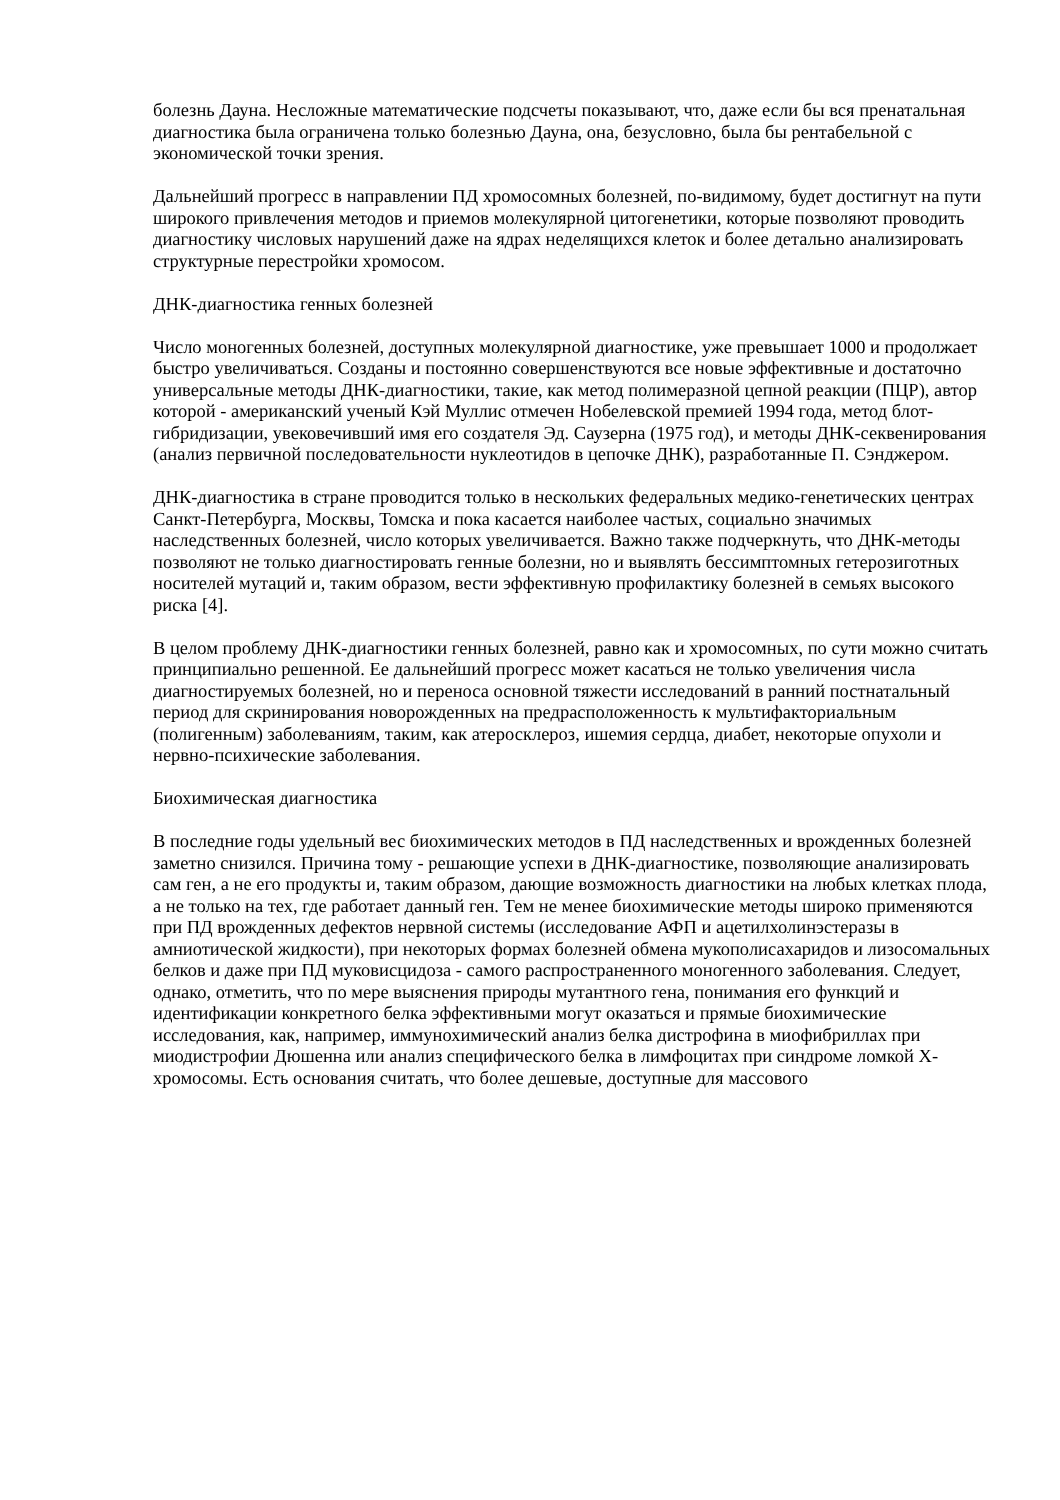болезнь Дауна. Несложные математические подсчеты показывают, что, даже если бы вся пренатальная диагностика была ограничена только болезнью Дауна, она, безусловно, была бы рентабельной с экономической точки зрения.
Дальнейший прогресс в направлении ПД хромосомных болезней, по-видимому, будет достигнут на пути широкого привлечения методов и приемов молекулярной цитогенетики, которые позволяют проводить диагностику числовых нарушений даже на ядрах неделящихся клеток и более детально анализировать структурные перестройки хромосом.
ДНК-диагностика генных болезней
Число моногенных болезней, доступных молекулярной диагностике, уже превышает 1000 и продолжает быстро увеличиваться. Созданы и постоянно совершенствуются все новые эффективные и достаточно универсальные методы ДНК-диагностики, такие, как метод полимеразной цепной реакции (ПЦР), автор которой - американский ученый Кэй Муллис отмечен Нобелевской премией 1994 года, метод блот-гибридизации, увековечивший имя его создателя Эд. Саузерна (1975 год), и методы ДНК-секвенирования (анализ первичной последовательности нуклеотидов в цепочке ДНК), разработанные П. Сэнджером.
ДНК-диагностика в стране проводится только в нескольких федеральных медико-генетических центрах Санкт-Петербурга, Москвы, Томска и пока касается наиболее частых, социально значимых наследственных болезней, число которых увеличивается. Важно также подчеркнуть, что ДНК-методы позволяют не только диагностировать генные болезни, но и выявлять бессимптомных гетерозиготных носителей мутаций и, таким образом, вести эффективную профилактику болезней в семьях высокого риска [4].
В целом проблему ДНК-диагностики генных болезней, равно как и хромосомных, по сути можно считать принципиально решенной. Ее дальнейший прогресс может касаться не только увеличения числа диагностируемых болезней, но и переноса основной тяжести исследований в ранний постнатальный период для скринирования новорожденных на предрасположенность к мультифакториальным (полигенным) заболеваниям, таким, как атеросклероз, ишемия сердца, диабет, некоторые опухоли и нервно-психические заболевания.
Биохимическая диагностика
В последние годы удельный вес биохимических методов в ПД наследственных и врожденных болезней заметно снизился. Причина тому - решающие успехи в ДНК-диагностике, позволяющие анализировать сам ген, а не его продукты и, таким образом, дающие возможность диагностики на любых клетках плода, а не только на тех, где работает данный ген. Тем не менее биохимические методы широко применяются при ПД врожденных дефектов нервной системы (исследование АФП и ацетилхолинэстеразы в амниотической жидкости), при некоторых формах болезней обмена мукополисахаридов и лизосомальных белков и даже при ПД муковисцидоза - самого распространенного моногенного заболевания. Следует, однако, отметить, что по мере выяснения природы мутантного гена, понимания его функций и идентификации конкретного белка эффективными могут оказаться и прямые биохимические исследования, как, например, иммунохимический анализ белка дистрофина в миофибриллах при миодистрофии Дюшенна или анализ специфического белка в лимфоцитах при синдроме ломкой Х-хромосомы. Есть основания считать, что более дешевые, доступные для массового